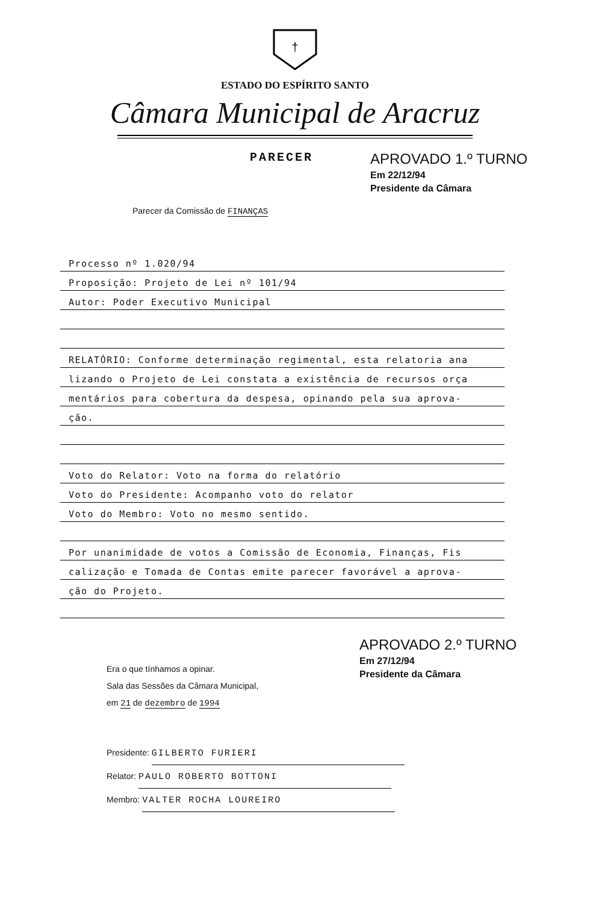†
ESTADO DO ESPÍRITO SANTO
Câmara Municipal de Aracruz
PARECER
APROVADO 1.º TURNO
Em 22/12/94
Presidente da Câmara
Parecer da Comissão de FINANÇAS
Processo nº 1.020/94
Proposição: Projeto de Lei nº 101/94
Autor: Poder Executivo Municipal
RELATÓRIO: Conforme determinação regimental, esta relatoria ana
lizando o Projeto de Lei constata a existência de recursos orça
mentários para cobertura da despesa, opinando pela sua aprova-
ção.
Voto do Relator: Voto na forma do relatório
Voto do Presidente: Acompanho voto do relator
Voto do Membro: Voto no mesmo sentido.
Por unanimidade de votos a Comissão de Economia, Finanças, Fis
calização e Tomada de Contas emite parecer favorável a aprova-
ção do Projeto.
Era o que tínhamos a opinar.
Sala das Sessões da Câmara Municipal,
em 21 de dezembro de 1994
APROVADO 2.º TURNO
Em 27/12/94
Presidente da Câmara
Presidente: GILBERTO FURIERI
Relator: PAULO ROBERTO BOTTONI
Membro: VALTER ROCHA LOUREIRO